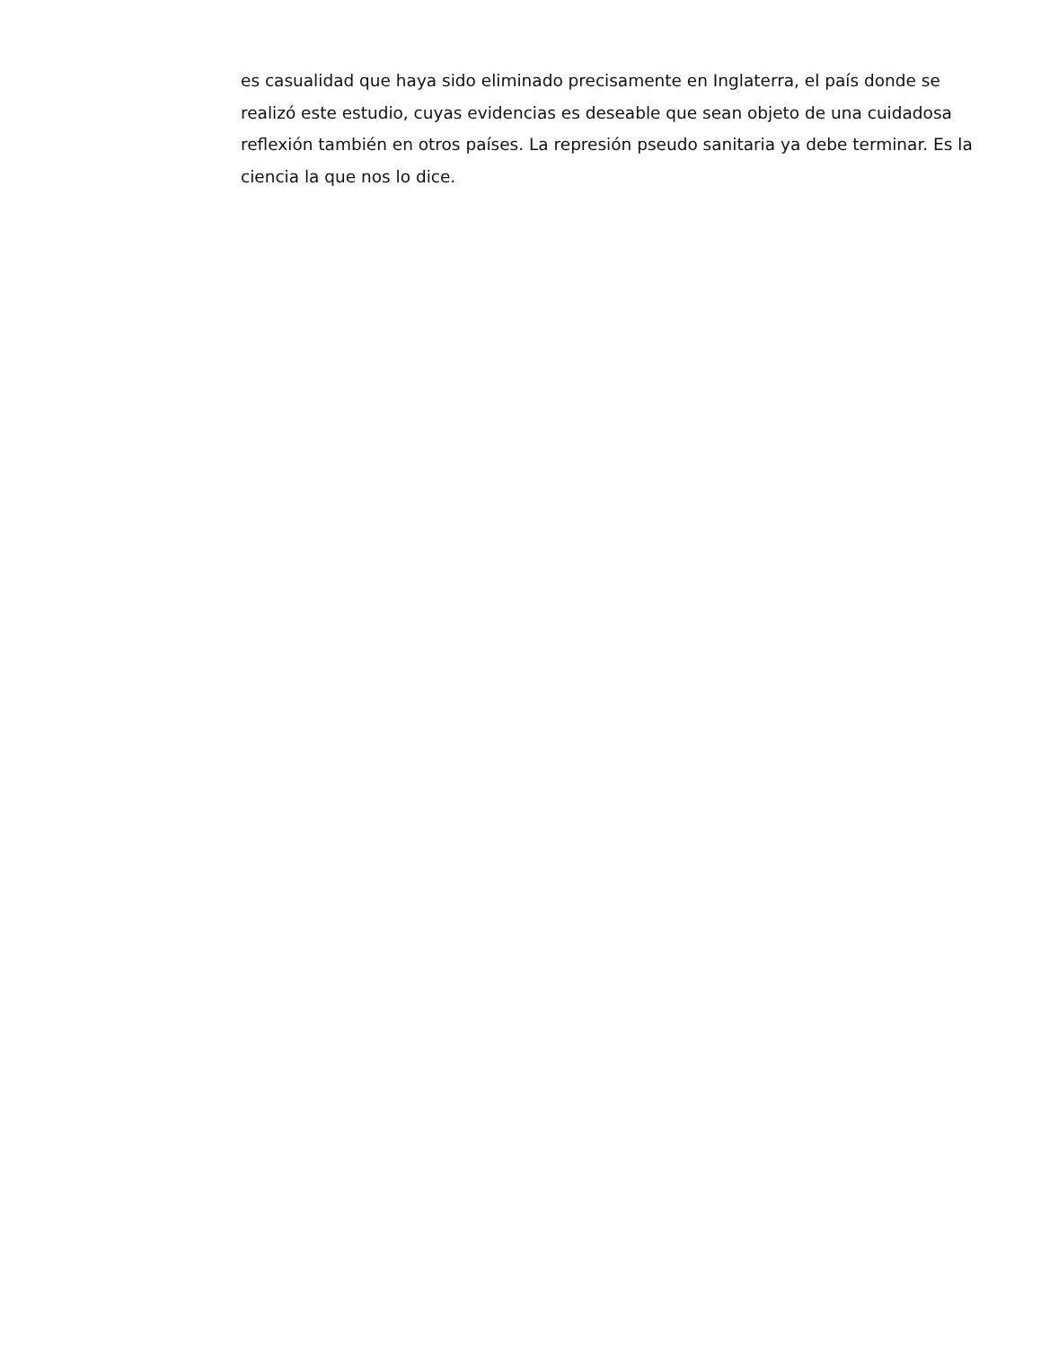es casualidad que haya sido eliminado precisamente en Inglaterra, el país donde se realizó este estudio, cuyas evidencias es deseable que sean objeto de una cuidadosa reflexión también en otros países. La represión pseudo sanitaria ya debe terminar. Es la ciencia la que nos lo dice.